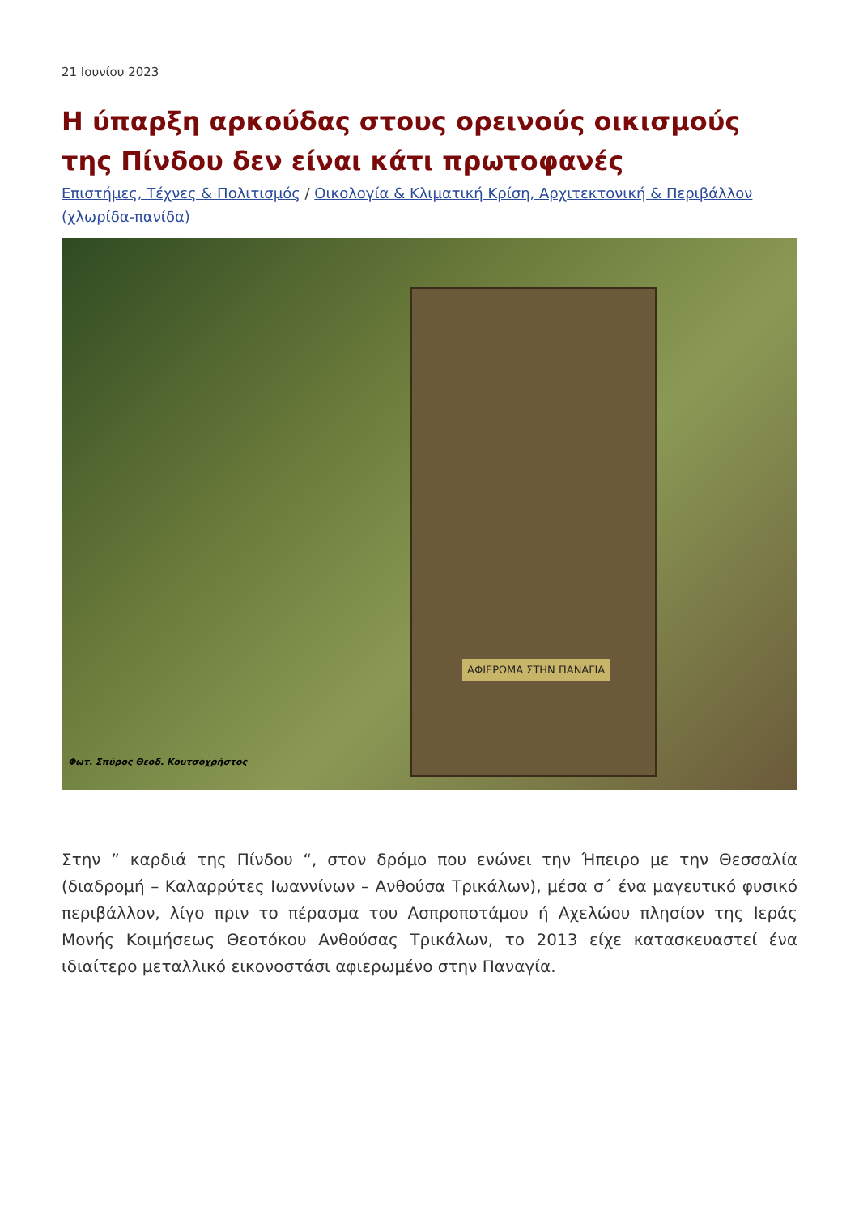21 Ιουνίου 2023
Η ύπαρξη αρκούδας στους ορεινούς οικισμούς της Πίνδου δεν είναι κάτι πρωτοφανές
Επιστήμες, Τέχνες & Πολιτισμός / Οικολογία & Κλιματική Κρίση, Αρχιτεκτονική & Περιβάλλον (χλωρίδα-πανίδα)
ΑΦΙΕΡΩΜΑ ΣΤΗΝ ΠΑΝΑΓΙΑ
Φωτ. Σπύρος Θεοδ. Κουτσοχρήστος
Στην ” καρδιά της Πίνδου “, στον δρόμο που ενώνει την Ήπειρο με την Θεσσαλία (διαδρομή – Καλαρρύτες Ιωαννίνων – Ανθούσα Τρικάλων), μέσα σ΄ ένα μαγευτικό φυσικό περιβάλλον, λίγο πριν το πέρασμα του Ασπροποτάμου ή Αχελώου πλησίον της Ιεράς Μονής Κοιμήσεως Θεοτόκου Ανθούσας Τρικάλων, το 2013 είχε κατασκευαστεί ένα ιδιαίτερο μεταλλικό εικονοστάσι αφιερωμένο στην Παναγία.